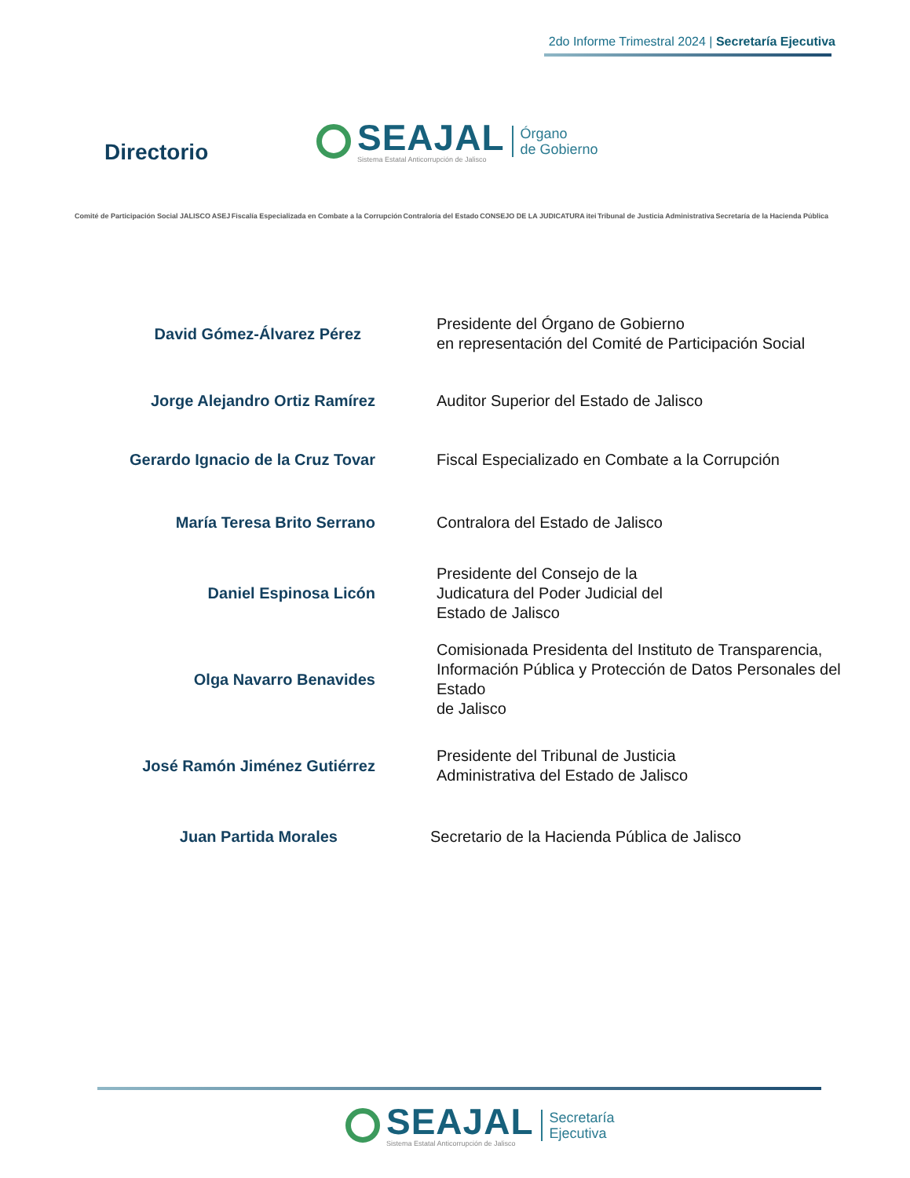2do Informe Trimestral 2024 | Secretaría Ejecutiva
Directorio
SEAJAL
Sistema Estatal Anticorrupción de Jalisco
Órgano
de Gobierno
Comité de Participación Social JALISCO ASEJ Fiscalía Especializada en Combate a la Corrupción Contraloría del Estado CONSEJO DE LA JUDICATURA itei Tribunal de Justicia Administrativa Secretaría de la Hacienda Pública
David Gómez-Álvarez Pérez
Presidente del Órgano de Gobierno
en representación del Comité de Participación Social
Jorge Alejandro Ortiz Ramírez
Auditor Superior del Estado de Jalisco
Gerardo Ignacio de la Cruz Tovar
Fiscal Especializado en Combate a la Corrupción
María Teresa Brito Serrano
Contralora del Estado de Jalisco
Daniel Espinosa Licón
Presidente del Consejo de la
Judicatura del Poder Judicial del
Estado de Jalisco
Olga Navarro Benavides
Comisionada Presidenta del Instituto de Transparencia, Información Pública y Protección de Datos Personales del Estado
de Jalisco
José Ramón Jiménez Gutiérrez
Presidente del Tribunal de Justicia
Administrativa del Estado de Jalisco
Juan Partida Morales
Secretario de la Hacienda Pública de Jalisco
SEAJAL
Sistema Estatal Anticorrupción de Jalisco
Secretaría
Ejecutiva